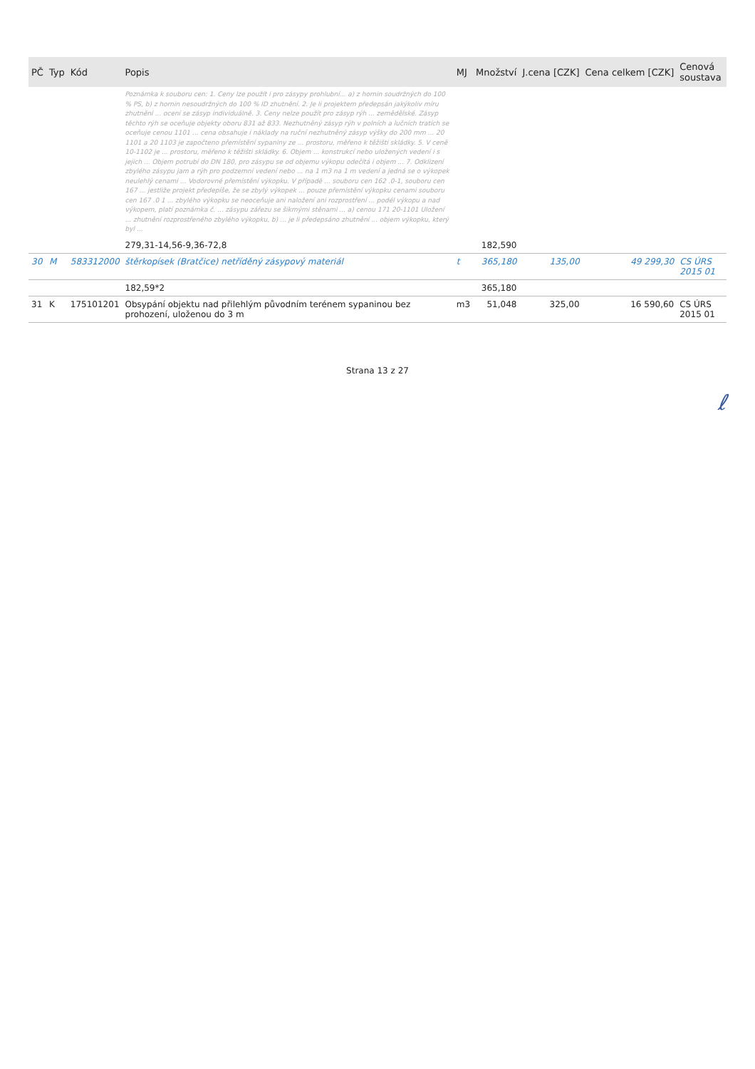| PČ | Typ | Kód | Popis | MJ | Množství | J.cena [CZK] | Cena celkem [CZK] | Cenová soustava |
| --- | --- | --- | --- | --- | --- | --- | --- | --- |
| | | | Poznámka k souboru cen: 1. Ceny lze použít i pro zásypy prohlubní... a) z hornin soudržných do 100 % PS, b) z hornin nesoudržných do 100 % ID zhutnění. 2. Je li projektem předepsán jakýkoliv míru zhutnění ... ocení se zásyp individuálně. 3. Ceny nelze použít pro zásyp rýh ... zemědělské. Zásyp těchto rýh se oceňuje objekty oboru 831 až 833. Nezhutněný zásyp rýh v polních a lučních tratích se oceňuje cenou 1101 ... cena obsahuje i náklady na ruční nezhutněný zásyp výšky do 200 mm ... 20 1101 a 20 1103 je započteno přemístění sypaniny ze ... prostoru, měřeno k těžišti skládky. 5. V ceně 10-1102 je ... prostoru, měřeno k těžišti skládky. 6. Objem ... konstrukcí nebo uložených vedení i s jejich ... Objem potrubí do DN 180, pro zásypu se od objemu výkopu odečítá i objem ... 7. Odklizení zbylého zásypu jam a rýh pro podzemní vedení nebo ... na 1 m3 na 1 m vedení a jedná se o výkopek neulehlý cenami ... Vodorovné přemístění výkopku. V případě ... souboru cen 162 .0-1, souboru cen 167 ... jestliže projekt předepíše, že se zbylý výkopek ... pouze přemístění výkopku cenami souboru cen 167 .0 1 ... zbylého výkopku se neoceňuje ani naložení ani rozprostření ... podél výkopu a nad výkopem, platí poznámka č. ... zásypu zářezu se šikmými stěnami ... a) cenou 171 20-1101 Uložení ... zhutnění rozprostřeného zbylého výkopku, b) ... je li předepsáno zhutnění ... objem výkopku, který byl ... | | | | | |
| | | | 279,31-14,56-9,36-72,8 | | 182,590 | | | |
| 30 | M | 583312000 | štěrkopísek (Bratčice) netříděný zásypový materiál | t | 365,180 | 135,00 | 49 299,30 | CS ÚRS 2015 01 |
| | | | 182,59*2 | | 365,180 | | | |
| 31 | K | 175101201 | Obsypání objektu nad přilehlým původním terénem sypaninou bez prohození, uloženou do 3 m | m3 | 51,048 | 325,00 | 16 590,60 | CS ÚRS 2015 01 |
Strana 13 z 27
ℓ